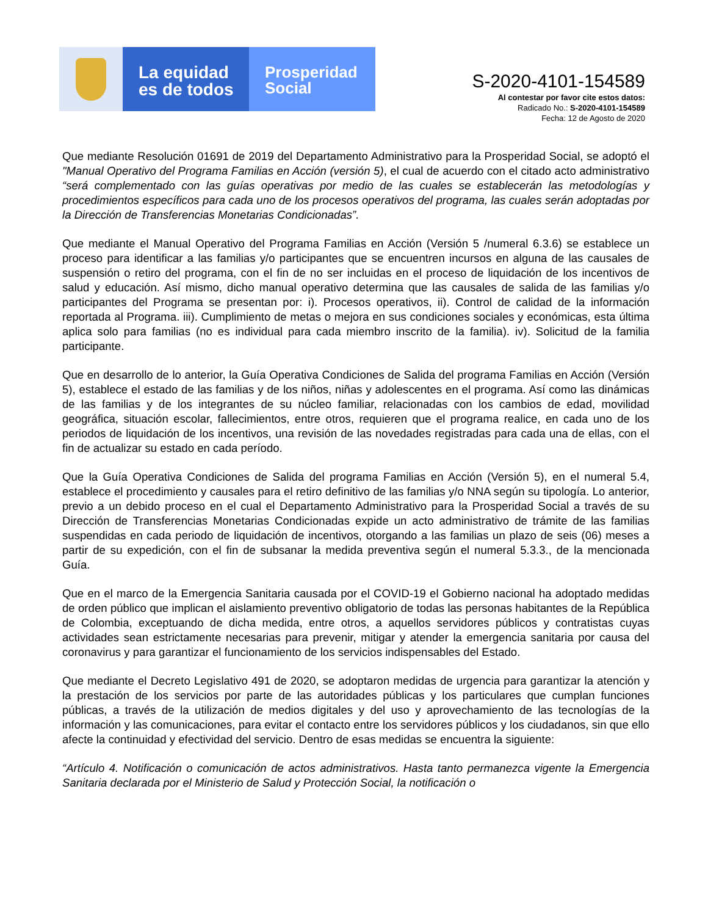La equidad
es de todos
Prosperidad
Social
S-2020-4101-154589
Al contestar por favor cite estos datos:
Radicado No.: S-2020-4101-154589
Fecha: 12 de Agosto de 2020
Que mediante Resolución 01691 de 2019 del Departamento Administrativo para la Prosperidad Social, se adoptó el "Manual Operativo del Programa Familias en Acción (versión 5), el cual de acuerdo con el citado acto administrativo “será complementado con las guías operativas por medio de las cuales se establecerán las metodologías y procedimientos específicos para cada uno de los procesos operativos del programa, las cuales serán adoptadas por la Dirección de Transferencias Monetarias Condicionadas”.
Que mediante el Manual Operativo del Programa Familias en Acción (Versión 5 /numeral 6.3.6) se establece un proceso para identificar a las familias y/o participantes que se encuentren incursos en alguna de las causales de suspensión o retiro del programa, con el fin de no ser incluidas en el proceso de liquidación de los incentivos de salud y educación. Así mismo, dicho manual operativo determina que las causales de salida de las familias y/o participantes del Programa se presentan por: i). Procesos operativos, ii). Control de calidad de la información reportada al Programa. iii). Cumplimiento de metas o mejora en sus condiciones sociales y económicas, esta última aplica solo para familias (no es individual para cada miembro inscrito de la familia). iv). Solicitud de la familia participante.
Que en desarrollo de lo anterior, la Guía Operativa Condiciones de Salida del programa Familias en Acción (Versión 5), establece el estado de las familias y de los niños, niñas y adolescentes en el programa. Así como las dinámicas de las familias y de los integrantes de su núcleo familiar, relacionadas con los cambios de edad, movilidad geográfica, situación escolar, fallecimientos, entre otros, requieren que el programa realice, en cada uno de los periodos de liquidación de los incentivos, una revisión de las novedades registradas para cada una de ellas, con el fin de actualizar su estado en cada período.
Que la Guía Operativa Condiciones de Salida del programa Familias en Acción (Versión 5), en el numeral 5.4, establece el procedimiento y causales para el retiro definitivo de las familias y/o NNA según su tipología. Lo anterior, previo a un debido proceso en el cual el Departamento Administrativo para la Prosperidad Social a través de su Dirección de Transferencias Monetarias Condicionadas expide un acto administrativo de trámite de las familias suspendidas en cada periodo de liquidación de incentivos, otorgando a las familias un plazo de seis (06) meses a partir de su expedición, con el fin de subsanar la medida preventiva según el numeral 5.3.3., de la mencionada Guía.
Que en el marco de la Emergencia Sanitaria causada por el COVID-19 el Gobierno nacional ha adoptado medidas de orden público que implican el aislamiento preventivo obligatorio de todas las personas habitantes de la República de Colombia, exceptuando de dicha medida, entre otros, a aquellos servidores públicos y contratistas cuyas actividades sean estrictamente necesarias para prevenir, mitigar y atender la emergencia sanitaria por causa del coronavirus y para garantizar el funcionamiento de los servicios indispensables del Estado.
Que mediante el Decreto Legislativo 491 de 2020, se adoptaron medidas de urgencia para garantizar la atención y la prestación de los servicios por parte de las autoridades públicas y los particulares que cumplan funciones públicas, a través de la utilización de medios digitales y del uso y aprovechamiento de las tecnologías de la información y las comunicaciones, para evitar el contacto entre los servidores públicos y los ciudadanos, sin que ello afecte la continuidad y efectividad del servicio. Dentro de esas medidas se encuentra la siguiente:
“Artículo 4. Notificación o comunicación de actos administrativos. Hasta tanto permanezca vigente la Emergencia Sanitaria declarada por el Ministerio de Salud y Protección Social, la notificación o